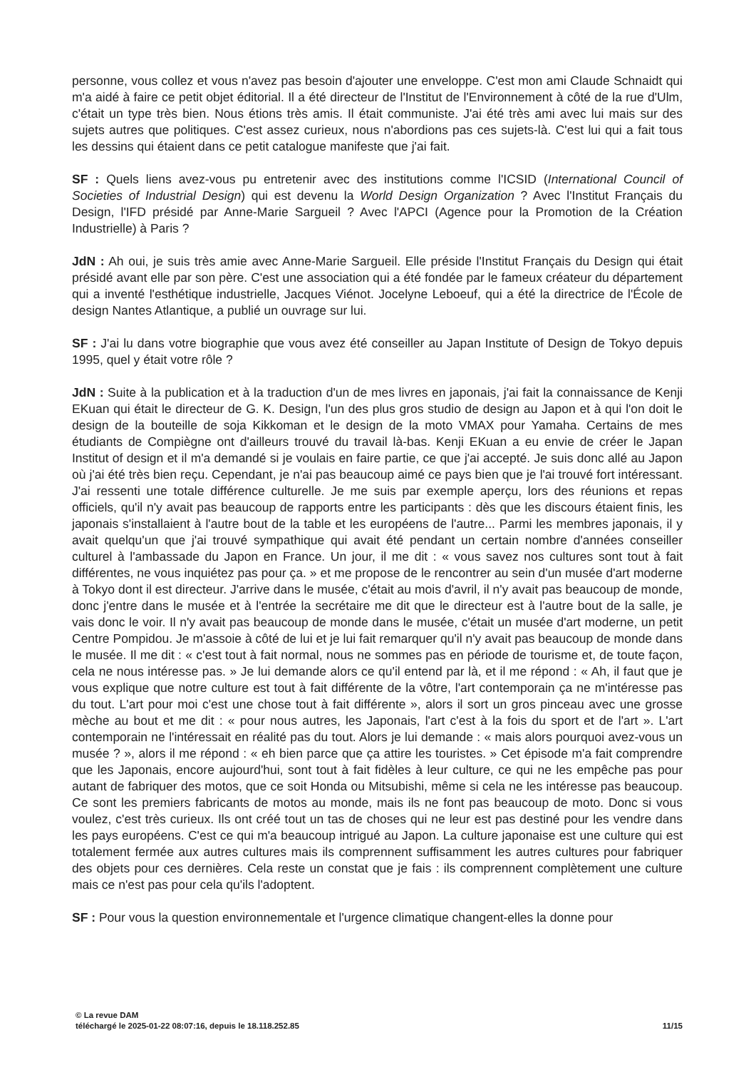personne, vous collez et vous n'avez pas besoin d'ajouter une enveloppe. C'est mon ami Claude Schnaidt qui m'a aidé à faire ce petit objet éditorial. Il a été directeur de l'Institut de l'Environnement à côté de la rue d'Ulm, c'était un type très bien. Nous étions très amis. Il était communiste. J'ai été très ami avec lui mais sur des sujets autres que politiques. C'est assez curieux, nous n'abordions pas ces sujets-là. C'est lui qui a fait tous les dessins qui étaient dans ce petit catalogue manifeste que j'ai fait.
SF : Quels liens avez-vous pu entretenir avec des institutions comme l'ICSID (International Council of Societies of Industrial Design) qui est devenu la World Design Organization ? Avec l'Institut Français du Design, l'IFD présidé par Anne-Marie Sargueil ? Avec l'APCI (Agence pour la Promotion de la Création Industrielle) à Paris ?
JdN : Ah oui, je suis très amie avec Anne-Marie Sargueil. Elle préside l'Institut Français du Design qui était présidé avant elle par son père. C'est une association qui a été fondée par le fameux créateur du département qui a inventé l'esthétique industrielle, Jacques Viénot. Jocelyne Leboeuf, qui a été la directrice de l'École de design Nantes Atlantique, a publié un ouvrage sur lui.
SF : J'ai lu dans votre biographie que vous avez été conseiller au Japan Institute of Design de Tokyo depuis 1995, quel y était votre rôle ?
JdN : Suite à la publication et à la traduction d'un de mes livres en japonais, j'ai fait la connaissance de Kenji EKuan qui était le directeur de G. K. Design, l'un des plus gros studio de design au Japon et à qui l'on doit le design de la bouteille de soja Kikkoman et le design de la moto VMAX pour Yamaha. Certains de mes étudiants de Compiègne ont d'ailleurs trouvé du travail là-bas. Kenji EKuan a eu envie de créer le Japan Institut of design et il m'a demandé si je voulais en faire partie, ce que j'ai accepté. Je suis donc allé au Japon où j'ai été très bien reçu. Cependant, je n'ai pas beaucoup aimé ce pays bien que je l'ai trouvé fort intéressant. J'ai ressenti une totale différence culturelle. Je me suis par exemple aperçu, lors des réunions et repas officiels, qu'il n'y avait pas beaucoup de rapports entre les participants : dès que les discours étaient finis, les japonais s'installaient à l'autre bout de la table et les européens de l'autre... Parmi les membres japonais, il y avait quelqu'un que j'ai trouvé sympathique qui avait été pendant un certain nombre d'années conseiller culturel à l'ambassade du Japon en France. Un jour, il me dit : « vous savez nos cultures sont tout à fait différentes, ne vous inquiétez pas pour ça. » et me propose de le rencontrer au sein d'un musée d'art moderne à Tokyo dont il est directeur. J'arrive dans le musée, c'était au mois d'avril, il n'y avait pas beaucoup de monde, donc j'entre dans le musée et à l'entrée la secrétaire me dit que le directeur est à l'autre bout de la salle, je vais donc le voir. Il n'y avait pas beaucoup de monde dans le musée, c'était un musée d'art moderne, un petit Centre Pompidou. Je m'assoie à côté de lui et je lui fait remarquer qu'il n'y avait pas beaucoup de monde dans le musée. Il me dit : « c'est tout à fait normal, nous ne sommes pas en période de tourisme et, de toute façon, cela ne nous intéresse pas. » Je lui demande alors ce qu'il entend par là, et il me répond : « Ah, il faut que je vous explique que notre culture est tout à fait différente de la vôtre, l'art contemporain ça ne m'intéresse pas du tout. L'art pour moi c'est une chose tout à fait différente », alors il sort un gros pinceau avec une grosse mèche au bout et me dit : « pour nous autres, les Japonais, l'art c'est à la fois du sport et de l'art ». L'art contemporain ne l'intéressait en réalité pas du tout. Alors je lui demande : « mais alors pourquoi avez-vous un musée ? », alors il me répond : « eh bien parce que ça attire les touristes. » Cet épisode m'a fait comprendre que les Japonais, encore aujourd'hui, sont tout à fait fidèles à leur culture, ce qui ne les empêche pas pour autant de fabriquer des motos, que ce soit Honda ou Mitsubishi, même si cela ne les intéresse pas beaucoup. Ce sont les premiers fabricants de motos au monde, mais ils ne font pas beaucoup de moto. Donc si vous voulez, c'est très curieux. Ils ont créé tout un tas de choses qui ne leur est pas destiné pour les vendre dans les pays européens. C'est ce qui m'a beaucoup intrigué au Japon. La culture japonaise est une culture qui est totalement fermée aux autres cultures mais ils comprennent suffisamment les autres cultures pour fabriquer des objets pour ces dernières. Cela reste un constat que je fais : ils comprennent complètement une culture mais ce n'est pas pour cela qu'ils l'adoptent.
SF : Pour vous la question environnementale et l'urgence climatique changent-elles la donne pour
© La revue DAM
téléchargé le 2025-01-22 08:07:16, depuis le 18.118.252.85 11/15